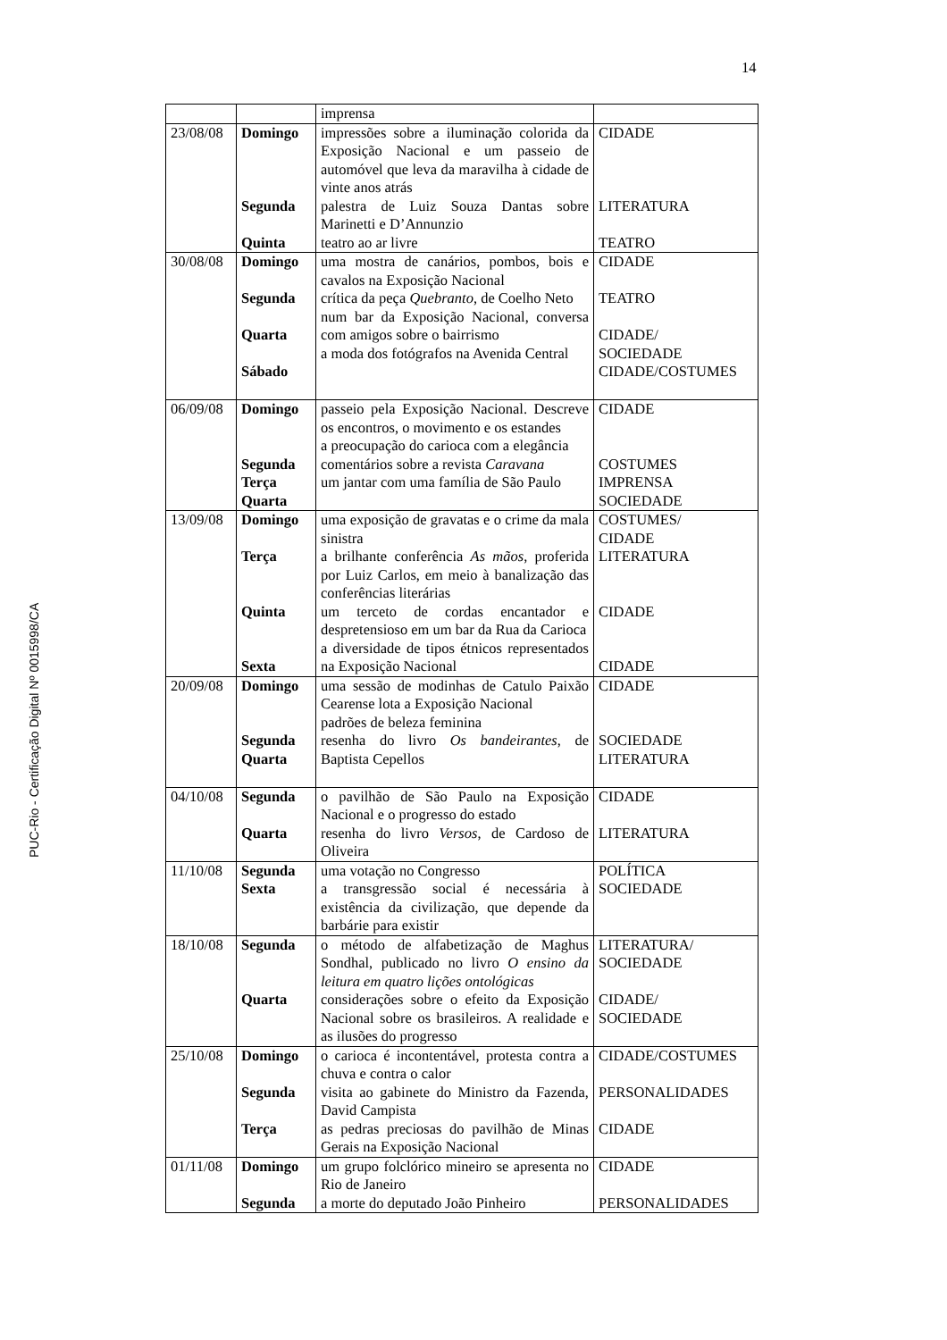14
PUC-Rio - Certificação Digital Nº 0015998/CA
| | | imprensa | |
| 23/08/08 | Domingo Segunda Quinta | impressões sobre a iluminação colorida da Exposição Nacional e um passeio de automóvel que leva da maravilha à cidade de vinte anos atrás palestra de Luiz Souza Dantas sobre Marinetti e D’Annunzio teatro ao ar livre | CIDADE LITERATURA TEATRO |
| 30/08/08 | Domingo Segunda Quarta Sábado | uma mostra de canários, pombos, bois e cavalos na Exposição Nacional crítica da peça Quebranto , de Coelho Neto num bar da Exposição Nacional, conversa com amigos sobre o bairrismo a moda dos fotógrafos na Avenida Central | CIDADE TEATRO CIDADE/ SOCIEDADE CIDADE/COSTUMES |
| 06/09/08 | Domingo Segunda Terça Quarta | passeio pela Exposição Nacional. Descreve os encontros, o movimento e os estandes a preocupação do carioca com a elegância comentários sobre a revista Caravana um jantar com uma família de São Paulo | CIDADE COSTUMES IMPRENSA SOCIEDADE |
| 13/09/08 | Domingo Terça Quinta Sexta | uma exposição de gravatas e o crime da mala sinistra a brilhante conferência As mãos , proferida por Luiz Carlos, em meio à banalização das conferências literárias um terceto de cordas encantador e despretensioso em um bar da Rua da Carioca a diversidade de tipos étnicos representados na Exposição Nacional | COSTUMES/ CIDADE LITERATURA CIDADE CIDADE |
| 20/09/08 | Domingo Segunda Quarta | uma sessão de modinhas de Catulo Paixão Cearense lota a Exposição Nacional padrões de beleza feminina resenha do livro Os bandeirantes , de Baptista Cepellos | CIDADE SOCIEDADE LITERATURA |
| 04/10/08 | Segunda Quarta | o pavilhão de São Paulo na Exposição Nacional e o progresso do estado resenha do livro Versos , de Cardoso de Oliveira | CIDADE LITERATURA |
| 11/10/08 | Segunda Sexta | uma votação no Congresso a transgressão social é necessária à existência da civilização, que depende da barbárie para existir | POLÍTICA SOCIEDADE |
| 18/10/08 | Segunda Quarta | o método de alfabetização de Maghus Sondhal, publicado no livro O ensino da leitura em quatro lições ontológicas considerações sobre o efeito da Exposição Nacional sobre os brasileiros. A realidade e as ilusões do progresso | LITERATURA/ SOCIEDADE CIDADE/ SOCIEDADE |
| 25/10/08 | Domingo Segunda Terça | o carioca é incontentável, protesta contra a chuva e contra o calor visita ao gabinete do Ministro da Fazenda, David Campista as pedras preciosas do pavilhão de Minas Gerais na Exposição Nacional | CIDADE/COSTUMES PERSONALIDADES CIDADE |
| 01/11/08 | Domingo Segunda | um grupo folclórico mineiro se apresenta no Rio de Janeiro a morte do deputado João Pinheiro | CIDADE PERSONALIDADES |